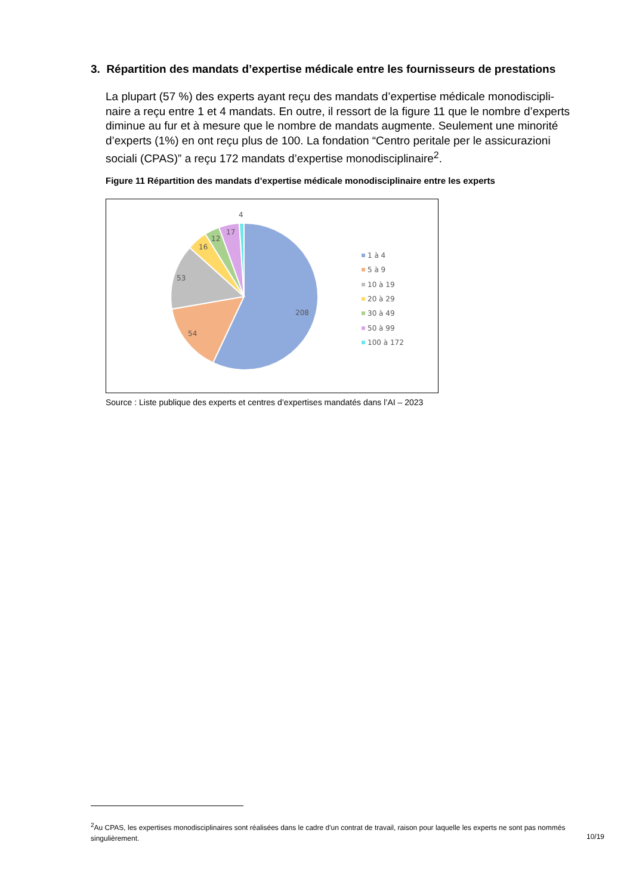3. Répartition des mandats d’expertise médicale entre les fournisseurs de prestations
La plupart (57 %) des experts ayant reçu des mandats d’expertise médicale monodiscipli­naire a reçu entre 1 et 4 mandats. En outre, il ressort de la figure 11 que le nombre d’ex­perts diminue au fur et à mesure que le nombre de mandats augmente. Seulement une minorité d’experts (1%) en ont reçu plus de 100. La fondation “Centro peritale per le assi­curazioni sociali (CPAS)” a reçu 172 mandats d’expertise monodisciplinaire<sup>2</sup>.
Figure 11 Répartition des mandats d’expertise médicale monodisciplinaire entre les experts
208
54
53
16
12
17
4
1 à 4
5 à 9
10 à 19
20 à 29
30 à 49
50 à 99
100 à 172
Source : Liste publique des experts et centres d’expertises mandatés dans l’AI – 2023
<sup>2</sup> Au CPAS, les expertises monodisciplinaires sont réalisées dans le cadre d'un contrat de travail, raison pour laquelle les experts ne sont pas nom­més singulièrement.
10/19